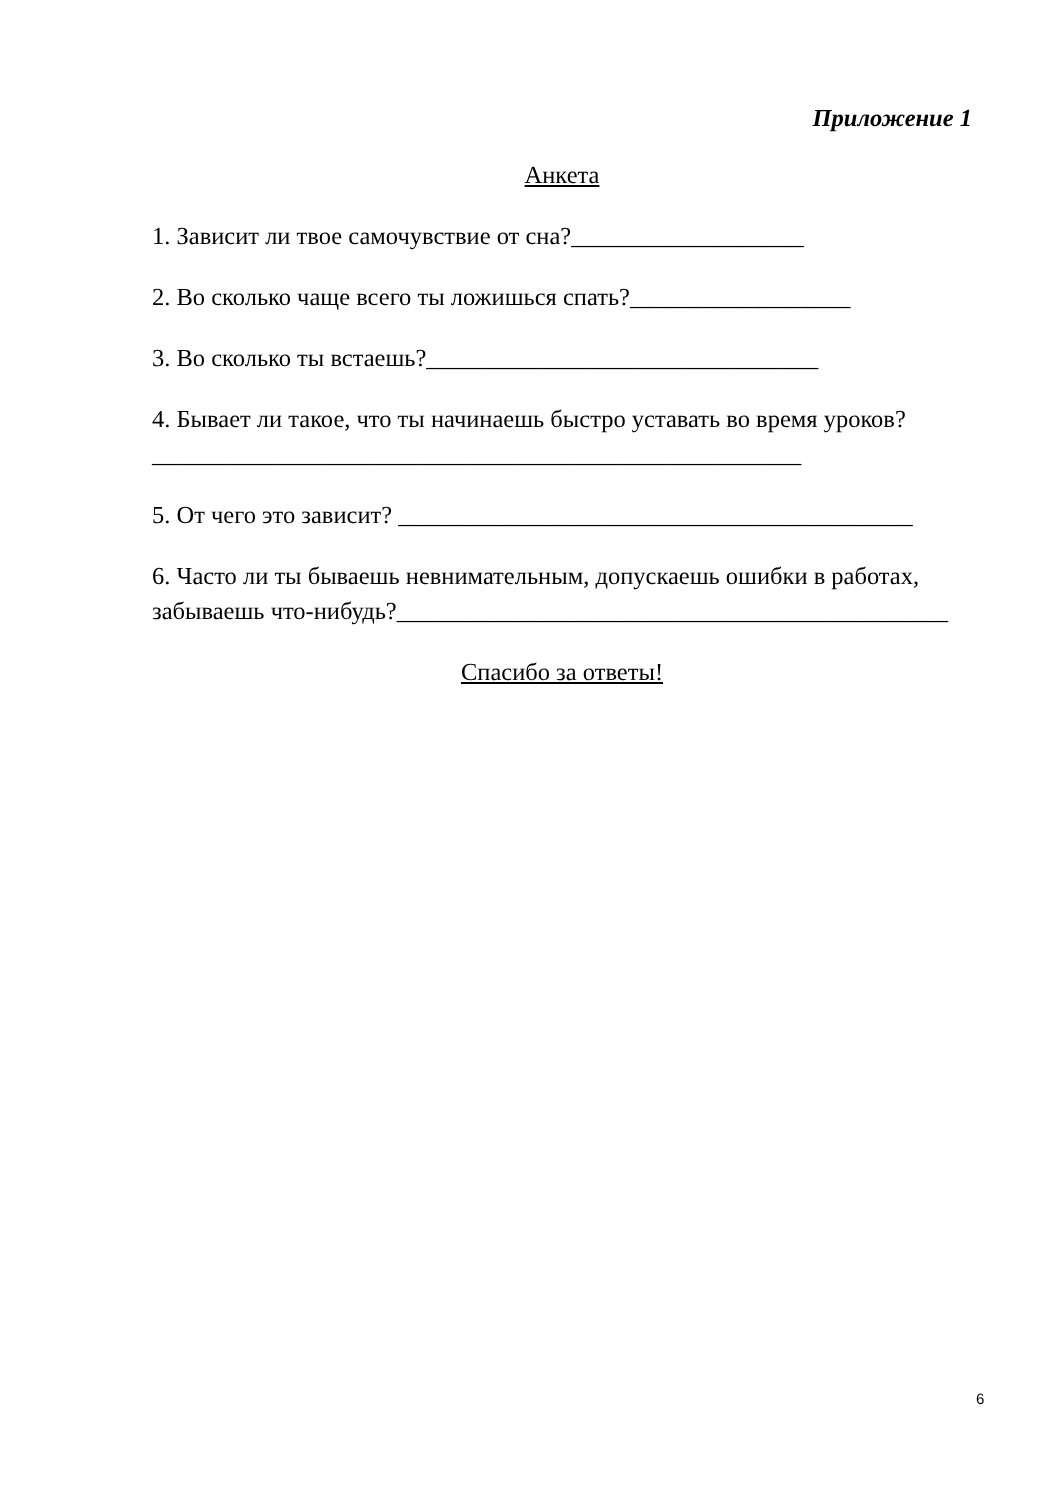Приложение 1
Анкета
1. Зависит ли твое самочувствие от сна?___________________
2. Во сколько чаще всего ты ложишься спать?__________________
3. Во сколько ты встаешь?________________________________
4. Бывает ли такое, что ты начинаешь быстро уставать во время уроков?_____________________________________________________
5. От чего это зависит? __________________________________________
6. Часто ли ты бываешь невнимательным, допускаешь ошибки в работах, забываешь что-нибудь?_____________________________________________
Спасибо за ответы!
6